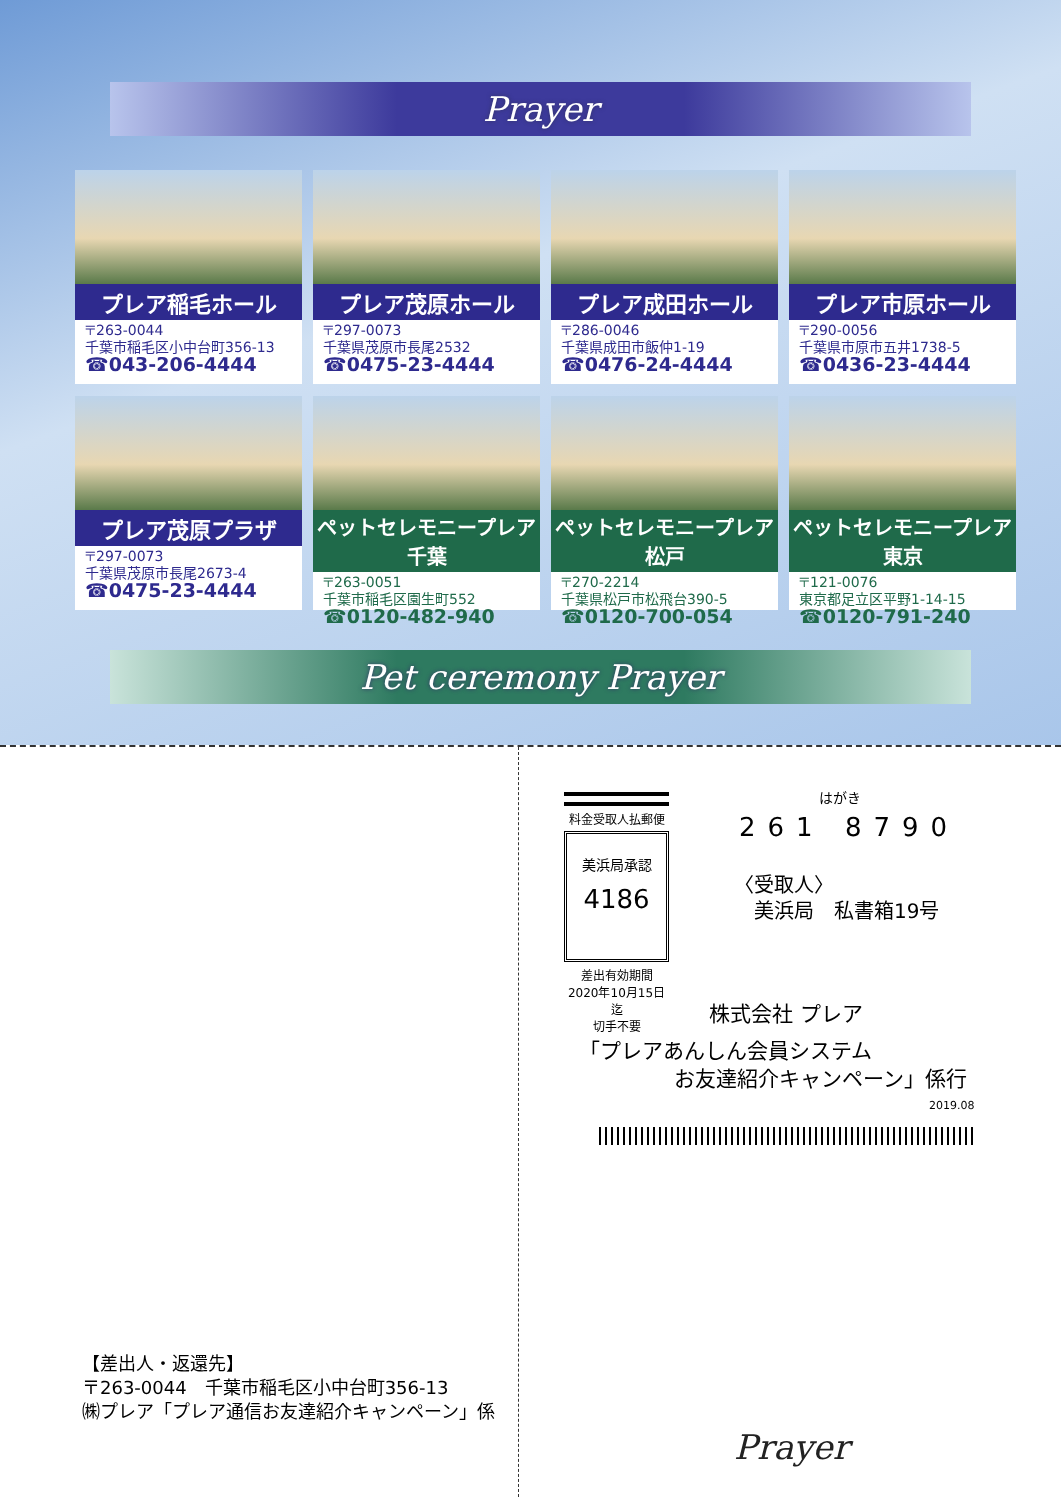Prayer
プレア稲毛ホール
〒263-0044
千葉市稲毛区小中台町356-13
☎043-206-4444
プレア茂原ホール
〒297-0073
千葉県茂原市長尾2532
☎0475-23-4444
プレア成田ホール
〒286-0046
千葉県成田市飯仲1-19
☎0476-24-4444
プレア市原ホール
〒290-0056
千葉県市原市五井1738-5
☎0436-23-4444
プレア茂原プラザ
〒297-0073
千葉県茂原市長尾2673-4
☎0475-23-4444
ペットセレモニープレア千葉
〒263-0051
千葉市稲毛区園生町552
☎0120-482-940
ペットセレモニープレア松戸
〒270-2214
千葉県松戸市松飛台390-5
☎0120-700-054
ペットセレモニープレア東京
〒121-0076
東京都足立区平野1-14-15
☎0120-791-240
Pet ceremony Prayer
【差出人・返還先】
〒263-0044　千葉市稲毛区小中台町356-13
㈱プレア「プレア通信お友達紹介キャンペーン」係
料金受取人払郵便
美浜局承認
4186
差出有効期間
2020年10月15日迄
切手不要
はがき
261 8790
〈受取人〉
　美浜局　私書箱19号
株式会社 プレア
「プレアあんしん会員システム
お友達紹介キャンペーン」係行
2019.08
Prayer